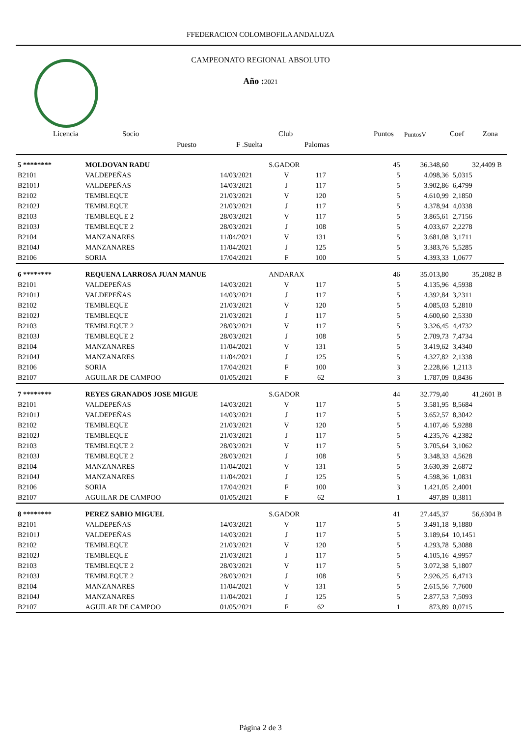FFEDERACION COLOMBOFILA ANDALUZA
CAMPEONATO REGIONAL ABSOLUTO
Año : 2021
Licencia Socio Club Puntos PuntosV Coef Zona
Puesto F .Suelta Palomas
| 5 ******** | MOLDOVAN RADU | | S.GADOR | | 45 | 36.348,60 | 32,4409 B |
| B2101 | VALDEPEÑAS | 14/03/2021 | V | 117 | 5 | 4.098,36 | 5,0315 |
| B2101J | VALDEPEÑAS | 14/03/2021 | J | 117 | 5 | 3.902,86 | 6,4799 |
| B2102 | TEMBLEQUE | 21/03/2021 | V | 120 | 5 | 4.610,99 | 2,1850 |
| B2102J | TEMBLEQUE | 21/03/2021 | J | 117 | 5 | 4.378,94 | 4,0338 |
| B2103 | TEMBLEQUE 2 | 28/03/2021 | V | 117 | 5 | 3.865,61 | 2,7156 |
| B2103J | TEMBLEQUE 2 | 28/03/2021 | J | 108 | 5 | 4.033,67 | 2,2278 |
| B2104 | MANZANARES | 11/04/2021 | V | 131 | 5 | 3.681,08 | 3,1711 |
| B2104J | MANZANARES | 11/04/2021 | J | 125 | 5 | 3.383,76 | 5,5285 |
| B2106 | SORIA | 17/04/2021 | F | 100 | 5 | 4.393,33 | 1,0677 |
| 6 ******** | REQUENA LARROSA JUAN MANUE | | ANDARAX | | 46 | 35.013,80 | 35,2082 B |
| B2101 | VALDEPEÑAS | 14/03/2021 | V | 117 | 5 | 4.135,96 | 4,5938 |
| B2101J | VALDEPEÑAS | 14/03/2021 | J | 117 | 5 | 4.392,84 | 3,2311 |
| B2102 | TEMBLEQUE | 21/03/2021 | V | 120 | 5 | 4.085,03 | 5,2810 |
| B2102J | TEMBLEQUE | 21/03/2021 | J | 117 | 5 | 4.600,60 | 2,5330 |
| B2103 | TEMBLEQUE 2 | 28/03/2021 | V | 117 | 5 | 3.326,45 | 4,4732 |
| B2103J | TEMBLEQUE 2 | 28/03/2021 | J | 108 | 5 | 2.709,73 | 7,4734 |
| B2104 | MANZANARES | 11/04/2021 | V | 131 | 5 | 3.419,62 | 3,4340 |
| B2104J | MANZANARES | 11/04/2021 | J | 125 | 5 | 4.327,82 | 2,1338 |
| B2106 | SORIA | 17/04/2021 | F | 100 | 3 | 2.228,66 | 1,2113 |
| B2107 | AGUILAR DE CAMPOO | 01/05/2021 | F | 62 | 3 | 1.787,09 | 0,8436 |
| 7 ******** | REYES GRANADOS JOSE MIGUE | | S.GADOR | | 44 | 32.779,40 | 41,2601 B |
| B2101 | VALDEPEÑAS | 14/03/2021 | V | 117 | 5 | 3.581,95 | 8,5684 |
| B2101J | VALDEPEÑAS | 14/03/2021 | J | 117 | 5 | 3.652,57 | 8,3042 |
| B2102 | TEMBLEQUE | 21/03/2021 | V | 120 | 5 | 4.107,46 | 5,9288 |
| B2102J | TEMBLEQUE | 21/03/2021 | J | 117 | 5 | 4.235,76 | 4,2382 |
| B2103 | TEMBLEQUE 2 | 28/03/2021 | V | 117 | 5 | 3.705,64 | 3,1062 |
| B2103J | TEMBLEQUE 2 | 28/03/2021 | J | 108 | 5 | 3.348,33 | 4,5628 |
| B2104 | MANZANARES | 11/04/2021 | V | 131 | 5 | 3.630,39 | 2,6872 |
| B2104J | MANZANARES | 11/04/2021 | J | 125 | 5 | 4.598,36 | 1,0831 |
| B2106 | SORIA | 17/04/2021 | F | 100 | 3 | 1.421,05 | 2,4001 |
| B2107 | AGUILAR DE CAMPOO | 01/05/2021 | F | 62 | 1 | 497,89 | 0,3811 |
| 8 ******** | PEREZ SABIO MIGUEL | | S.GADOR | | 41 | 27.445,37 | 56,6304 B |
| B2101 | VALDEPEÑAS | 14/03/2021 | V | 117 | 5 | 3.491,18 | 9,1880 |
| B2101J | VALDEPEÑAS | 14/03/2021 | J | 117 | 5 | 3.189,64 | 10,1451 |
| B2102 | TEMBLEQUE | 21/03/2021 | V | 120 | 5 | 4.293,78 | 5,3088 |
| B2102J | TEMBLEQUE | 21/03/2021 | J | 117 | 5 | 4.105,16 | 4,9957 |
| B2103 | TEMBLEQUE 2 | 28/03/2021 | V | 117 | 5 | 3.072,38 | 5,1807 |
| B2103J | TEMBLEQUE 2 | 28/03/2021 | J | 108 | 5 | 2.926,25 | 6,4713 |
| B2104 | MANZANARES | 11/04/2021 | V | 131 | 5 | 2.615,56 | 7,7600 |
| B2104J | MANZANARES | 11/04/2021 | J | 125 | 5 | 2.877,53 | 7,5093 |
| B2107 | AGUILAR DE CAMPOO | 01/05/2021 | F | 62 | 1 | 873,89 | 0,0715 |
Página 2 de 3